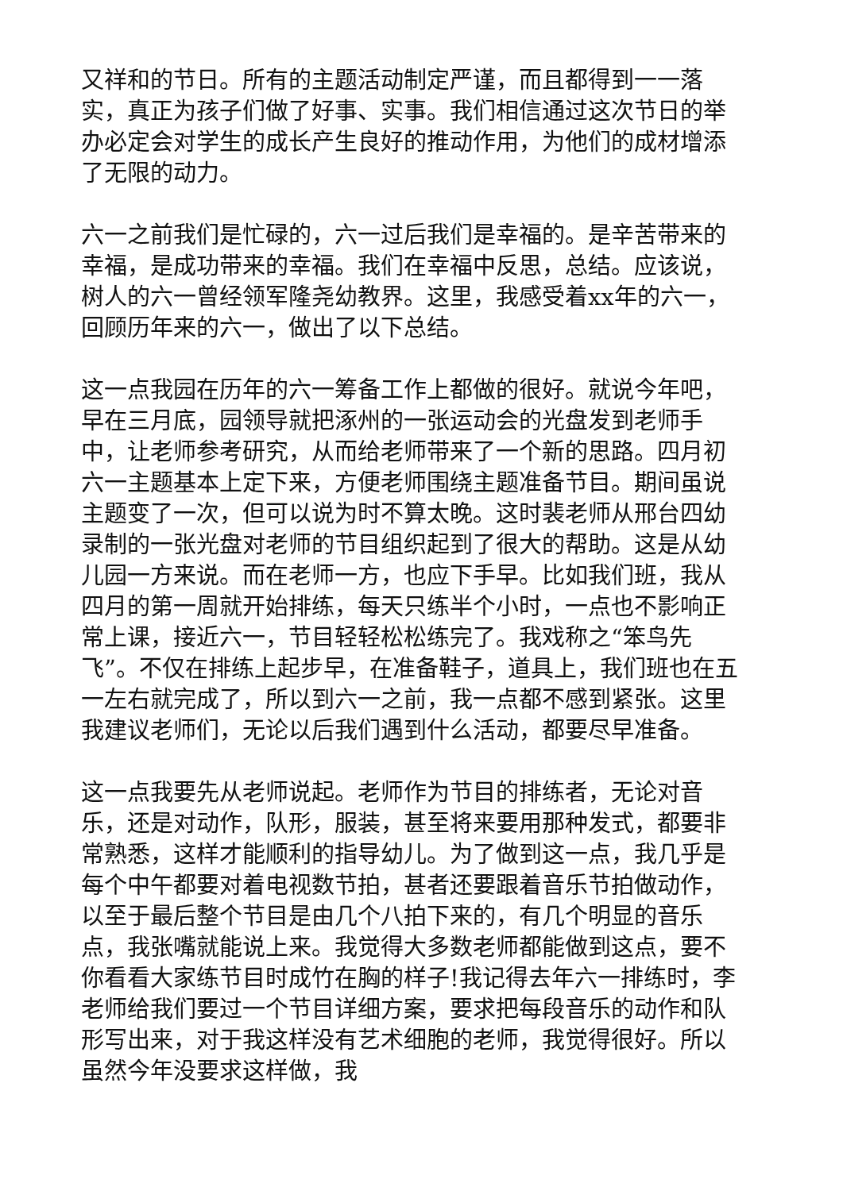又祥和的节日。所有的主题活动制定严谨，而且都得到一一落实，真正为孩子们做了好事、实事。我们相信通过这次节日的举办必定会对学生的成长产生良好的推动作用，为他们的成材增添了无限的动力。
六一之前我们是忙碌的，六一过后我们是幸福的。是辛苦带来的幸福，是成功带来的幸福。我们在幸福中反思，总结。应该说，树人的六一曾经领军隆尧幼教界。这里，我感受着xx年的六一，回顾历年来的六一，做出了以下总结。
这一点我园在历年的六一筹备工作上都做的很好。就说今年吧，早在三月底，园领导就把涿州的一张运动会的光盘发到老师手中，让老师参考研究，从而给老师带来了一个新的思路。四月初六一主题基本上定下来，方便老师围绕主题准备节目。期间虽说主题变了一次，但可以说为时不算太晚。这时裴老师从邢台四幼录制的一张光盘对老师的节目组织起到了很大的帮助。这是从幼儿园一方来说。而在老师一方，也应下手早。比如我们班，我从四月的第一周就开始排练，每天只练半个小时，一点也不影响正常上课，接近六一，节目轻轻松松练完了。我戏称之“笨鸟先飞”。不仅在排练上起步早，在准备鞋子，道具上，我们班也在五一左右就完成了，所以到六一之前，我一点都不感到紧张。这里我建议老师们，无论以后我们遇到什么活动，都要尽早准备。
这一点我要先从老师说起。老师作为节目的排练者，无论对音乐，还是对动作，队形，服装，甚至将来要用那种发式，都要非常熟悉，这样才能顺利的指导幼儿。为了做到这一点，我几乎是每个中午都要对着电视数节拍，甚者还要跟着音乐节拍做动作，以至于最后整个节目是由几个八拍下来的，有几个明显的音乐点，我张嘴就能说上来。我觉得大多数老师都能做到这点，要不你看看大家练节目时成竹在胸的样子!我记得去年六一排练时，李老师给我们要过一个节目详细方案，要求把每段音乐的动作和队形写出来，对于我这样没有艺术细胞的老师，我觉得很好。所以虽然今年没要求这样做，我